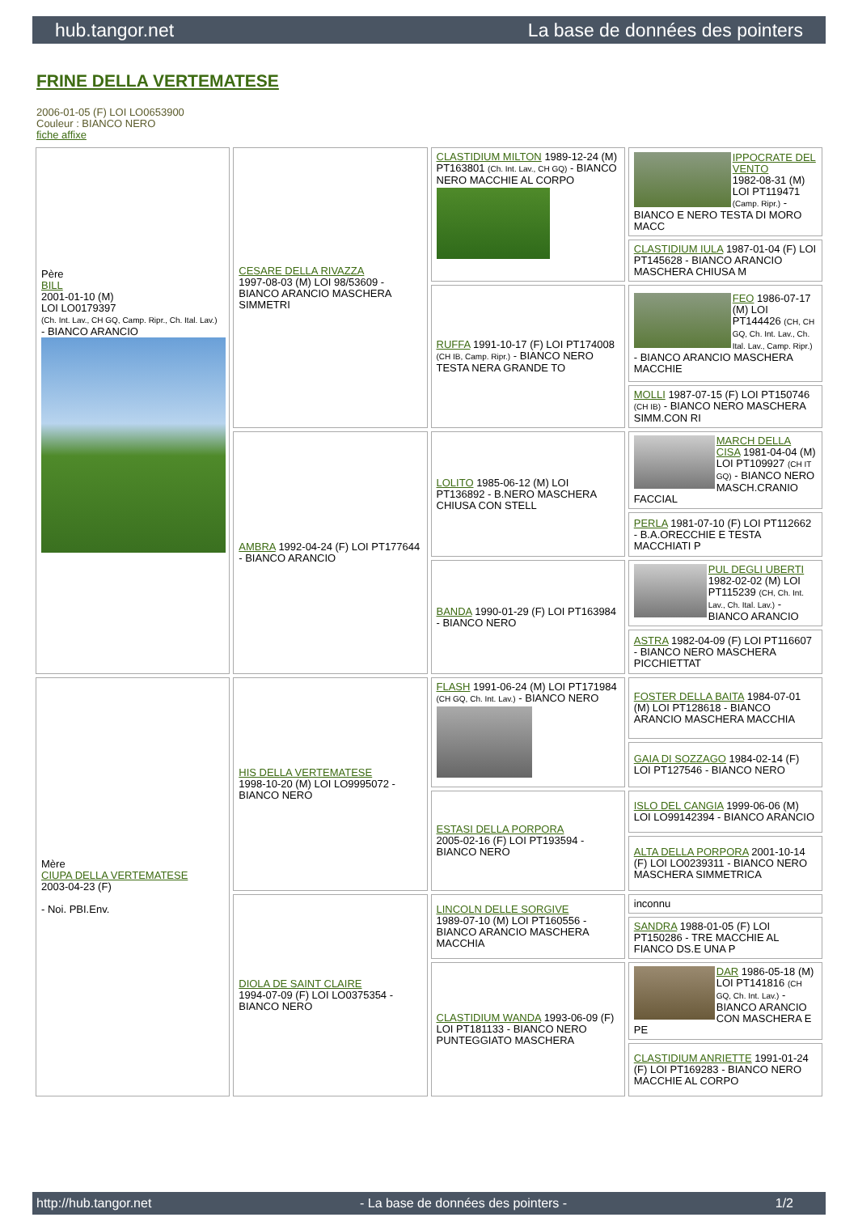hub.tangor.net La base de données des pointers
FRINE DELLA VERTEMATESE
2006-01-05 (F) LOI LO0653900
Couleur : BIANCO NERO
fiche affixe
| Père BILL 2001-01-10 (M) LOI LO0179397 (Ch. Int. Lav., CH GQ, Camp. Ripr., Ch. Ital. Lav.) - BIANCO ARANCIO | CESARE DELLA RIVAZZA 1997-08-03 (M) LOI 98/53609 - BIANCO ARANCIO MASCHERA SIMMETRI | CLASTIDIUM MILTON 1989-12-24 (M) PT163801 (Ch. Int. Lav., CH GQ) - BIANCO NERO MACCHIE AL CORPO | IPPOCRATE DEL VENTO 1982-08-31 (M) LOI PT119471 (Camp. Ripr.) - BIANCO E NERO TESTA DI MORO MACC |
| | | | CLASTIDIUM IULA 1987-01-04 (F) LOI PT145628 - BIANCO ARANCIO MASCHERA CHIUSA M |
| | | RUFFA 1991-10-17 (F) LOI PT174008 (CH IB, Camp. Ripr.) - BIANCO NERO TESTA NERA GRANDE TO | FEO 1986-07-17 (M) LOI PT144426 (CH, CH GQ, Ch. Int. Lav., Ch. Ital. Lav., Camp. Ripr.) - BIANCO ARANCIO MASCHERA MACCHIE |
| | | | MOLLI 1987-07-15 (F) LOI PT150746 (CH IB) - BIANCO NERO MASCHERA SIMM.CON RI |
| | AMBRA 1992-04-24 (F) LOI PT177644 - BIANCO ARANCIO | LOLITO 1985-06-12 (M) LOI PT136892 - B.NERO MASCHERA CHIUSA CON STELL | MARCH DELLA CISA 1981-04-04 (M) LOI PT109927 (CH IT GQ) - BIANCO NERO MASCH.CRANIO FACCIAL |
| | | | PERLA 1981-07-10 (F) LOI PT112662 - B.A.ORECCHIE E TESTA MACCHIATI P |
| | | BANDA 1990-01-29 (F) LOI PT163984 - BIANCO NERO | PUL DEGLI UBERTI 1982-02-02 (M) LOI PT115239 (CH, Ch. Int. Lav., Ch. Ital. Lav.) - BIANCO ARANCIO |
| | | | ASTRA 1982-04-09 (F) LOI PT116607 - BIANCO NERO MASCHERA PICCHIETTAT |
| Mère CIUPA DELLA VERTEMATESE 2003-04-23 (F) - Noi. PBI.Env. | HIS DELLA VERTEMATESE 1998-10-20 (M) LOI LO9995072 - BIANCO NERO | FLASH 1991-06-24 (M) LOI PT171984 (CH GQ, Ch. Int. Lav.) - BIANCO NERO | FOSTER DELLA BAITA 1984-07-01 (M) LOI PT128618 - BIANCO ARANCIO MASCHERA MACCHIA |
| | | | GAIA DI SOZZAGO 1984-02-14 (F) LOI PT127546 - BIANCO NERO |
| | | ESTASI DELLA PORPORA 2005-02-16 (F) LOI PT193594 - BIANCO NERO | ISLO DEL CANGIA 1999-06-06 (M) LOI LO99142394 - BIANCO ARANCIO |
| | | | ALTA DELLA PORPORA 2001-10-14 (F) LOI LO0239311 - BIANCO NERO MASCHERA SIMMETRICA |
| | DIOLA DE SAINT CLAIRE 1994-07-09 (F) LOI LO0375354 - BIANCO NERO | LINCOLN DELLE SORGIVE 1989-07-10 (M) LOI PT160556 - BIANCO ARANCIO MASCHERA MACCHIA | inconnu |
| | | | SANDRA 1988-01-05 (F) LOI PT150286 - TRE MACCHIE AL FIANCO DS.E UNA P |
| | | CLASTIDIUM WANDA 1993-06-09 (F) LOI PT181133 - BIANCO NERO PUNTEGGIATO MASCHERA | DAR 1986-05-18 (M) LOI PT141816 (CH GQ, Ch. Int. Lav.) - BIANCO ARANCIO CON MASCHERA E PE |
| | | | CLASTIDIUM ANRIETTE 1991-01-24 (F) LOI PT169283 - BIANCO NERO MACCHIE AL CORPO |
http://hub.tangor.net - La base de données des pointers - 1/2